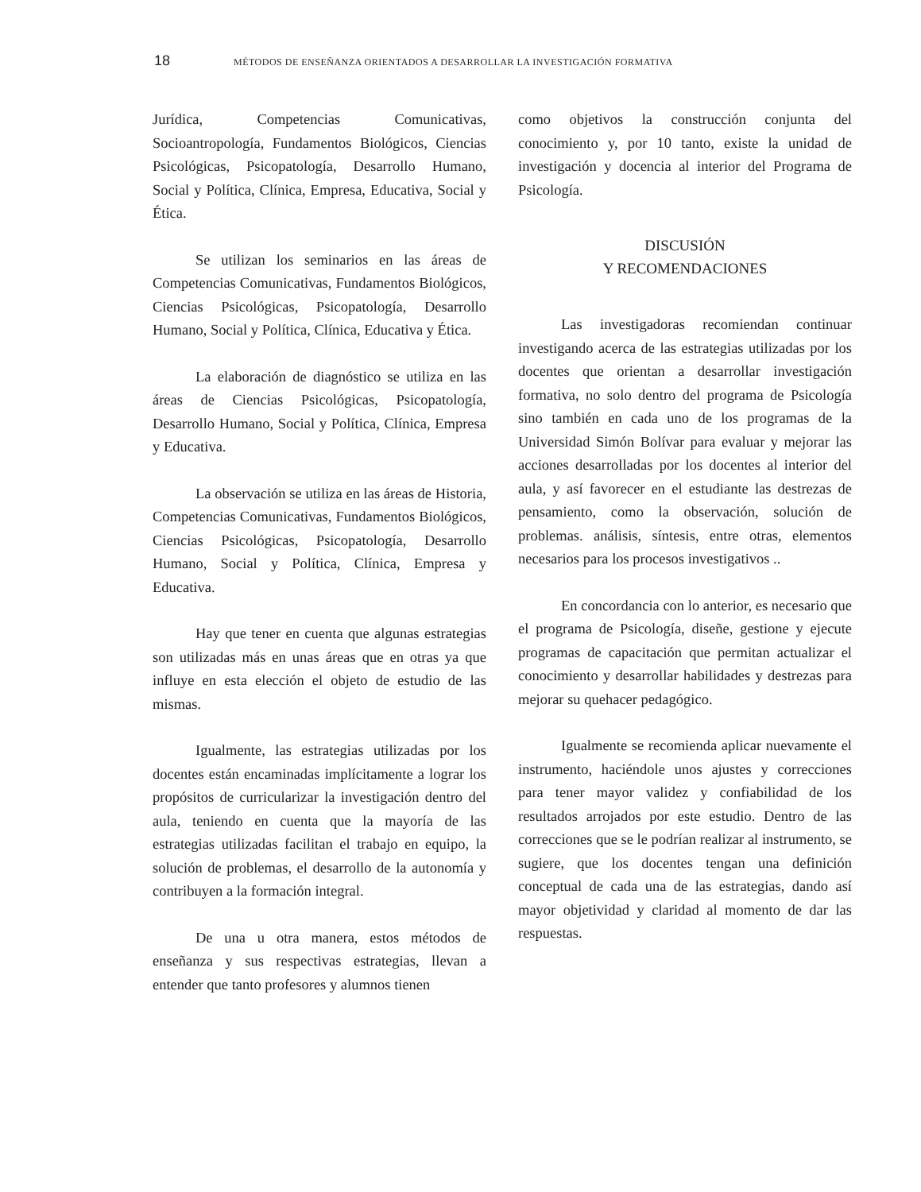18 MÉTODOS DE ENSEÑANZA ORIENTADOS A DESARROLLAR LA INVESTIGACIÓN FORMATIVA
Jurídica, Competencias Comunicativas, Socioantropología, Fundamentos Biológicos, Ciencias Psicológicas, Psicopatología, Desarrollo Humano, Social y Política, Clínica, Empresa, Educativa, Social y Ética.
Se utilizan los seminarios en las áreas de Competencias Comunicativas, Fundamentos Biológicos, Ciencias Psicológicas, Psicopatología, Desarrollo Humano, Social y Política, Clínica, Educativa y Ética.
La elaboración de diagnóstico se utiliza en las áreas de Ciencias Psicológicas, Psicopatología, Desarrollo Humano, Social y Política, Clínica, Empresa y Educativa.
La observación se utiliza en las áreas de Historia, Competencias Comunicativas, Fundamentos Biológicos, Ciencias Psicológicas, Psicopatología, Desarrollo Humano, Social y Política, Clínica, Empresa y Educativa.
Hay que tener en cuenta que algunas estrategias son utilizadas más en unas áreas que en otras ya que influye en esta elección el objeto de estudio de las mismas.
Igualmente, las estrategias utilizadas por los docentes están encaminadas implícitamente a lograr los propósitos de curricularizar la investigación dentro del aula, teniendo en cuenta que la mayoría de las estrategias utilizadas facilitan el trabajo en equipo, la solución de problemas, el desarrollo de la autonomía y contribuyen a la formación integral.
De una u otra manera, estos métodos de enseñanza y sus respectivas estrategias, llevan a entender que tanto profesores y alumnos tienen
como objetivos la construcción conjunta del conocimiento y, por 10 tanto, existe la unidad de investigación y docencia al interior del Programa de Psicología.
DISCUSIÓN
Y RECOMENDACIONES
Las investigadoras recomiendan continuar investigando acerca de las estrategias utilizadas por los docentes que orientan a desarrollar investigación formativa, no solo dentro del programa de Psicología sino también en cada uno de los programas de la Universidad Simón Bolívar para evaluar y mejorar las acciones desarrolladas por los docentes al interior del aula, y así favorecer en el estudiante las destrezas de pensamiento, como la observación, solución de problemas. análisis, síntesis, entre otras, elementos necesarios para los procesos investigativos ..
En concordancia con lo anterior, es necesario que el programa de Psicología, diseñe, gestione y ejecute programas de capacitación que permitan actualizar el conocimiento y desarrollar habilidades y destrezas para mejorar su quehacer pedagógico.
Igualmente se recomienda aplicar nuevamente el instrumento, haciéndole unos ajustes y correcciones para tener mayor validez y confiabilidad de los resultados arrojados por este estudio. Dentro de las correcciones que se le podrían realizar al instrumento, se sugiere, que los docentes tengan una definición conceptual de cada una de las estrategias, dando así mayor objetividad y claridad al momento de dar las respuestas.